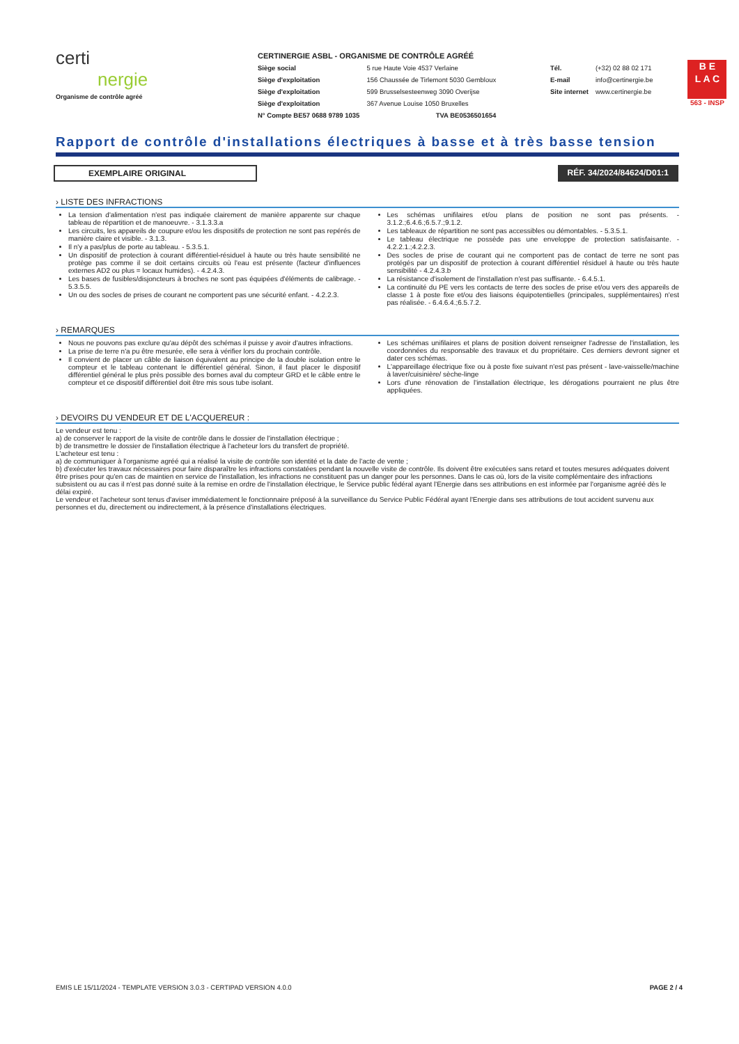certi
nergie
Organisme de contrôle agréé
CERTINERGIE ASBL - ORGANISME DE CONTRÔLE AGRÉÉ
| Siège social | 5 rue Haute Voie 4537 Verlaine |
| Siège d'exploitation | 156 Chaussée de Tirlemont 5030 Gembloux |
| Siège d'exploitation | 599 Brusselsesteenweg 3090 Overijse |
| Siège d'exploitation | 367 Avenue Louise 1050 Bruxelles |
| N° Compte BE57 0688 9789 1035 | TVA BE0536501654 |
| Tél. | (+32) 02 88 02 171 |
| E-mail | info@certinergie.be |
| Site internet | www.certinergie.be |
B E
L A C
563 - INSP
Rapport de contrôle d'installations électriques à basse et à très basse tension
EXEMPLAIRE ORIGINAL RÉF. 34/2024/84624/D01:1
› LISTE DES INFRACTIONS
La tension d'alimentation n'est pas indiquée clairement de manière apparente sur chaque tableau de répartition et de manoeuvre. - 3.1.3.3.a
Les circuits, les appareils de coupure et/ou les dispositifs de protection ne sont pas repérés de manière claire et visible. - 3.1.3.
Il n'y a pas/plus de porte au tableau. - 5.3.5.1.
Un dispositif de protection à courant différentiel-résiduel à haute ou très haute sensibilité ne protège pas comme il se doit certains circuits où l'eau est présente (facteur d'influences externes AD2 ou plus = locaux humides). - 4.2.4.3.
Les bases de fusibles/disjoncteurs à broches ne sont pas équipées d'éléments de calibrage. - 5.3.5.5.
Un ou des socles de prises de courant ne comportent pas une sécurité enfant. - 4.2.2.3.
Les schémas unifilaires et/ou plans de position ne sont pas présents. - 3.1.2.;6.4.6.;6.5.7.;9.1.2.
Les tableaux de répartition ne sont pas accessibles ou démontables. - 5.3.5.1.
Le tableau électrique ne possède pas une enveloppe de protection satisfaisante. - 4.2.2.1.;4.2.2.3.
Des socles de prise de courant qui ne comportent pas de contact de terre ne sont pas protégés par un dispositif de protection à courant différentiel résiduel à haute ou très haute sensibilité - 4.2.4.3.b
La résistance d'isolement de l'installation n'est pas suffisante. - 6.4.5.1.
La continuité du PE vers les contacts de terre des socles de prise et/ou vers des appareils de classe 1 à poste fixe et/ou des liaisons équipotentielles (principales, supplémentaires) n'est pas réalisée. - 6.4.6.4.;6.5.7.2.
› REMARQUES
Nous ne pouvons pas exclure qu'au dépôt des schémas il puisse y avoir d'autres infractions.
La prise de terre n'a pu être mesurée, elle sera à vérifier lors du prochain contrôle.
Il convient de placer un câble de liaison équivalent au principe de la double isolation entre le compteur et le tableau contenant le différentiel général. Sinon, il faut placer le dispositif différentiel général le plus près possible des bornes aval du compteur GRD et le câble entre le compteur et ce dispositif différentiel doit être mis sous tube isolant.
Les schémas unifilaires et plans de position doivent renseigner l'adresse de l'installation, les coordonnées du responsable des travaux et du propriétaire. Ces derniers devront signer et dater ces schémas.
L'appareillage électrique fixe ou à poste fixe suivant n'est pas présent - lave-vaisselle/machine à laver/cuisinière/ sèche-linge
Lors d'une rénovation de l'installation électrique, les dérogations pourraient ne plus être appliquées.
› DEVOIRS DU VENDEUR ET DE L'ACQUEREUR :
Le vendeur est tenu :
a) de conserver le rapport de la visite de contrôle dans le dossier de l'installation électrique ;
b) de transmettre le dossier de l'installation électrique à l'acheteur lors du transfert de propriété.
L'acheteur est tenu :
a) de communiquer à l'organisme agréé qui a réalisé la visite de contrôle son identité et la date de l'acte de vente ;
b) d'exécuter les travaux nécessaires pour faire disparaître les infractions constatées pendant la nouvelle visite de contrôle. Ils doivent être exécutées sans retard et toutes mesures adéquates doivent être prises pour qu'en cas de maintien en service de l'installation, les infractions ne constituent pas un danger pour les personnes. Dans le cas où, lors de la visite complémentaire des infractions subsistent ou au cas il n'est pas donné suite à la remise en ordre de l'installation électrique, le Service public fédéral ayant l'Energie dans ses attributions en est informée par l'organisme agréé dès le délai expiré.
Le vendeur et l'acheteur sont tenus d'aviser immédiatement le fonctionnaire préposé à la surveillance du Service Public Fédéral ayant l'Energie dans ses attributions de tout accident survenu aux personnes et du, directement ou indirectement, à la présence d'installations électriques.
EMIS LE 15/11/2024 - TEMPLATE VERSION 3.0.3 - CERTIPAD VERSION 4.0.0 PAGE 2 / 4